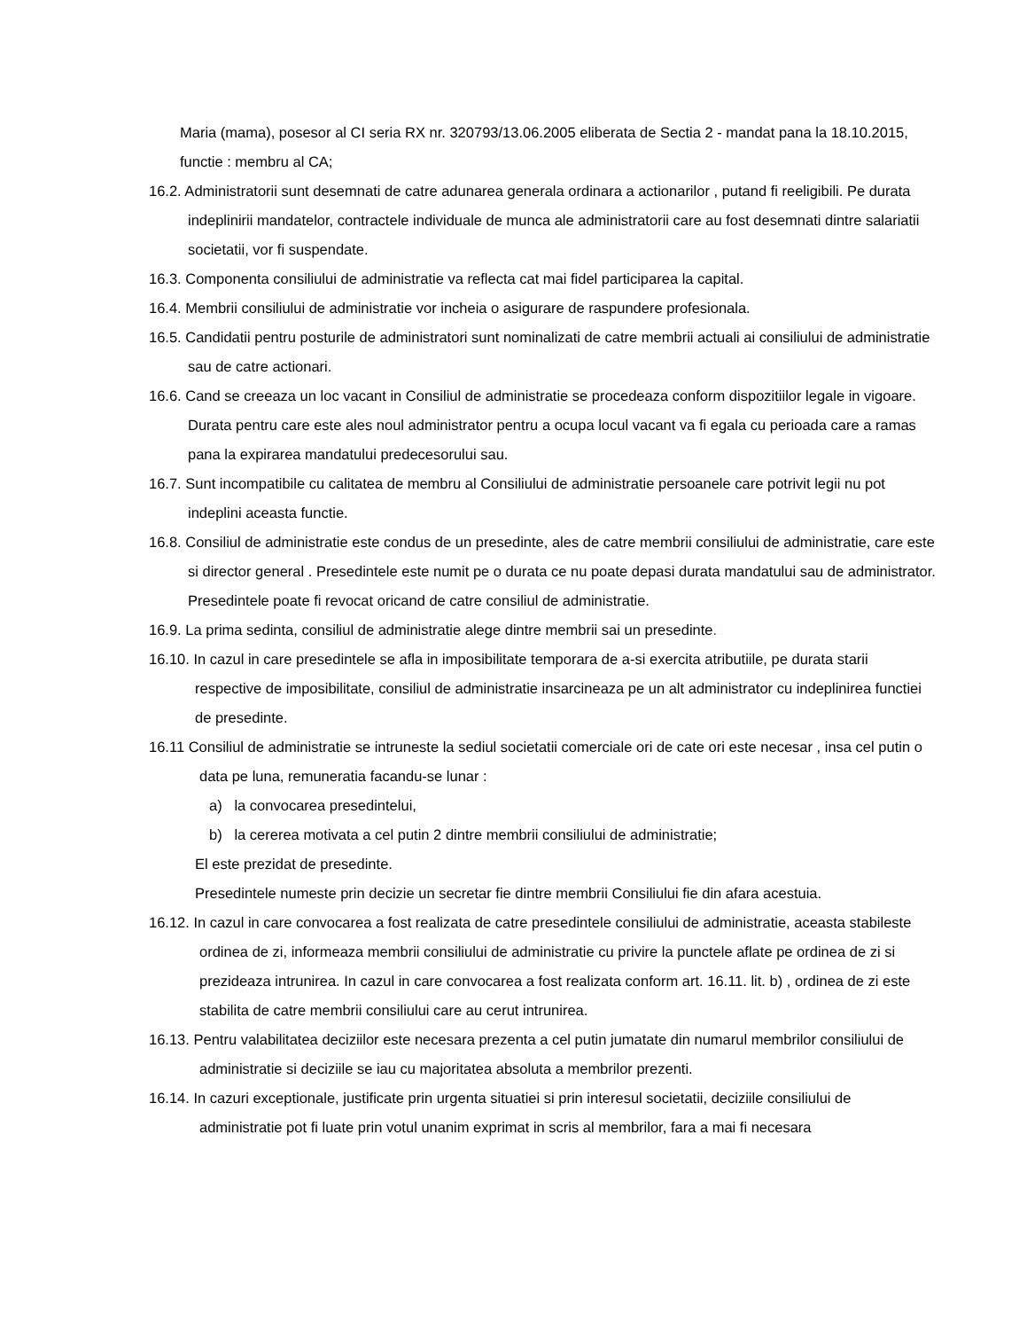Maria (mama), posesor al CI seria RX nr. 320793/13.06.2005 eliberata de Sectia 2 - mandat pana la 18.10.2015, functie : membru al CA;
16.2. Administratorii sunt desemnati de catre adunarea generala ordinara a actionarilor , putand fi reeligibili. Pe durata indeplinirii mandatelor, contractele individuale de munca ale administratorii care au fost desemnati dintre salariatii societatii, vor fi suspendate.
16.3. Componenta consiliului de administratie va reflecta cat mai fidel participarea la capital.
16.4. Membrii consiliului de administratie vor incheia o asigurare de raspundere profesionala.
16.5. Candidatii pentru posturile de administratori sunt nominalizati de catre membrii actuali ai consiliului de administratie sau de catre actionari.
16.6. Cand se creeaza un loc vacant in Consiliul de administratie se procedeaza conform dispozitiilor legale in vigoare. Durata pentru care este ales noul administrator pentru a ocupa locul vacant va fi egala cu perioada care a ramas pana la expirarea mandatului predecesorului sau.
16.7. Sunt incompatibile cu calitatea de membru al Consiliului de administratie persoanele care potrivit legii nu pot indeplini aceasta functie.
16.8. Consiliul de administratie este condus de un presedinte, ales de catre membrii consiliului de administratie, care este si director general . Presedintele este numit pe o durata ce nu poate depasi durata mandatului sau de administrator. Presedintele poate fi revocat oricand de catre consiliul de administratie.
16.9. La prima sedinta, consiliul de administratie alege dintre membrii sai un presedinte.
16.10. In cazul in care presedintele se afla in imposibilitate temporara de a-si exercita atributiile, pe durata starii respective de imposibilitate, consiliul de administratie insarcineaza pe un alt administrator cu indeplinirea functiei de presedinte.
16.11 Consiliul de administratie se intruneste la sediul societatii comerciale ori de cate ori este necesar , insa cel putin o data pe luna, remuneratia facandu-se lunar :
a) la convocarea presedintelui,
b) la cererea motivata a cel putin 2 dintre membrii consiliului de administratie;
El este prezidat de presedinte.
Presedintele numeste prin decizie un secretar fie dintre membrii Consiliului fie din afara acestuia.
16.12. In cazul in care convocarea a fost realizata de catre presedintele consiliului de administratie, aceasta stabileste ordinea de zi, informeaza membrii consiliului de administratie cu privire la punctele aflate pe ordinea de zi si prezideaza intrunirea. In cazul in care convocarea a fost realizata conform art. 16.11. lit. b) , ordinea de zi este stabilita de catre membrii consiliului care au cerut intrunirea.
16.13. Pentru valabilitatea deciziilor este necesara prezenta a cel putin jumatate din numarul membrilor consiliului de administratie si deciziile se iau cu majoritatea absoluta a membrilor prezenti.
16.14. In cazuri exceptionale, justificate prin urgenta situatiei si prin interesul societatii, deciziile consiliului de administratie pot fi luate prin votul unanim exprimat in scris al membrilor, fara a mai fi necesara